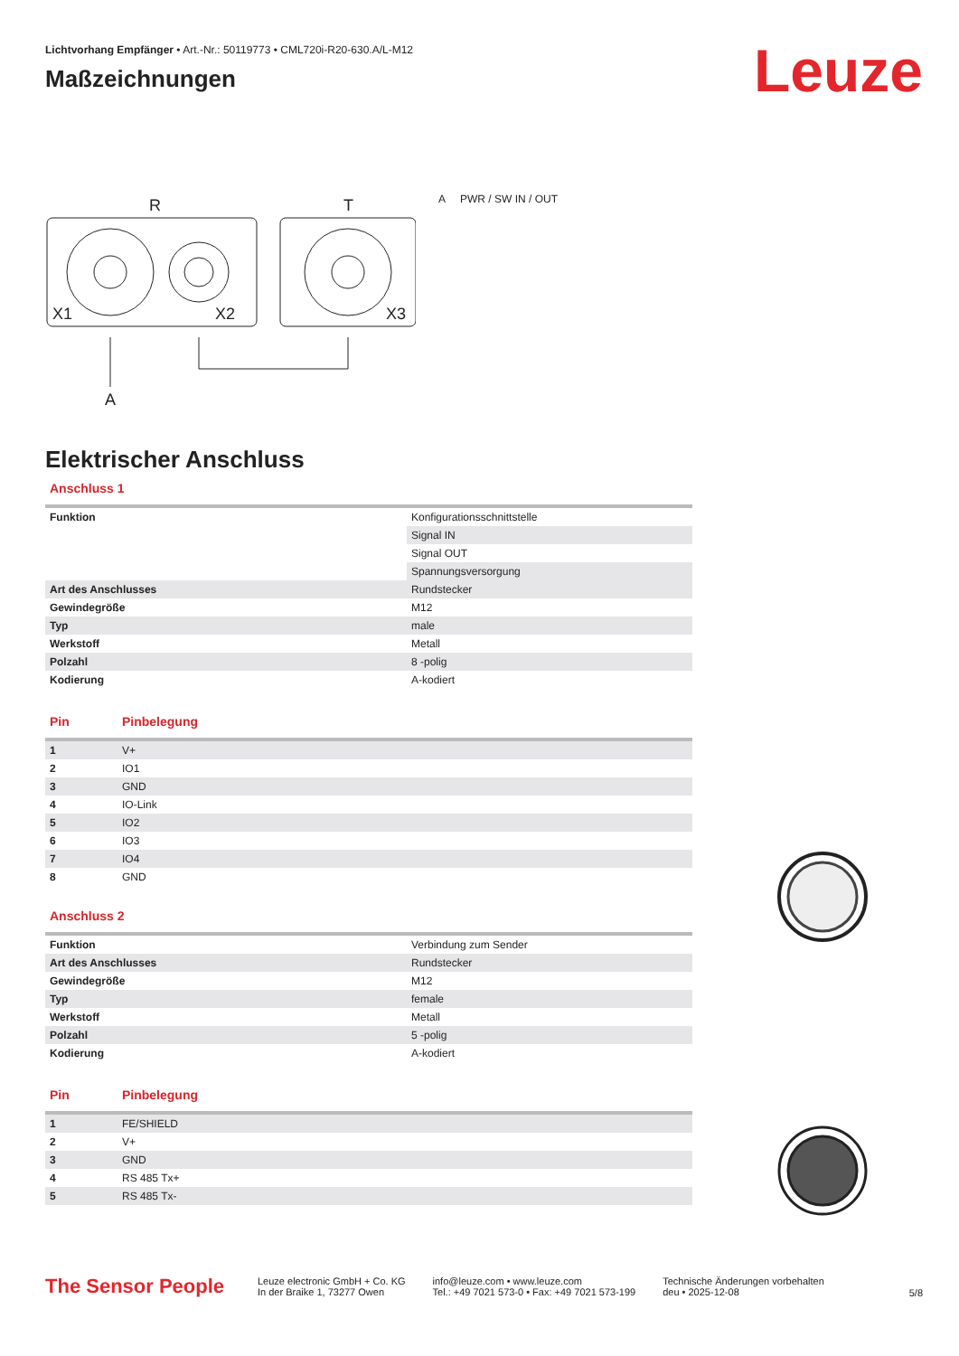Leuze
Lichtvorhang Empfänger • Art.-Nr.: 50119773 • CML720i-R20-630.A/L-M12
Maßzeichnungen
R
T
X1
X2
X3
A
A PWR / SW IN / OUT
Elektrischer Anschluss
Anschluss 1
| Funktion | Konfigurationsschnittstelle |
| | Signal IN |
| | Signal OUT |
| | Spannungsversorgung |
| Art des Anschlusses | Rundstecker |
| Gewindegröße | M12 |
| Typ | male |
| Werkstoff | Metall |
| Polzahl | 8 -polig |
| Kodierung | A-kodiert |
| Pin | Pinbelegung |
| --- | --- |
| 1 | V+ |
| 2 | IO1 |
| 3 | GND |
| 4 | IO-Link |
| 5 | IO2 |
| 6 | IO3 |
| 7 | IO4 |
| 8 | GND |
Anschluss 2
| Funktion | Verbindung zum Sender |
| Art des Anschlusses | Rundstecker |
| Gewindegröße | M12 |
| Typ | female |
| Werkstoff | Metall |
| Polzahl | 5 -polig |
| Kodierung | A-kodiert |
| Pin | Pinbelegung |
| --- | --- |
| 1 | FE/SHIELD |
| 2 | V+ |
| 3 | GND |
| 4 | RS 485 Tx+ |
| 5 | RS 485 Tx- |
The Sensor People
Leuze electronic GmbH + Co. KG
In der Braike 1, 73277 Owen
info@leuze.com • www.leuze.com
Tel.: +49 7021 573-0 • Fax: +49 7021 573-199
Technische Änderungen vorbehalten
deu • 2025-12-08
5/8